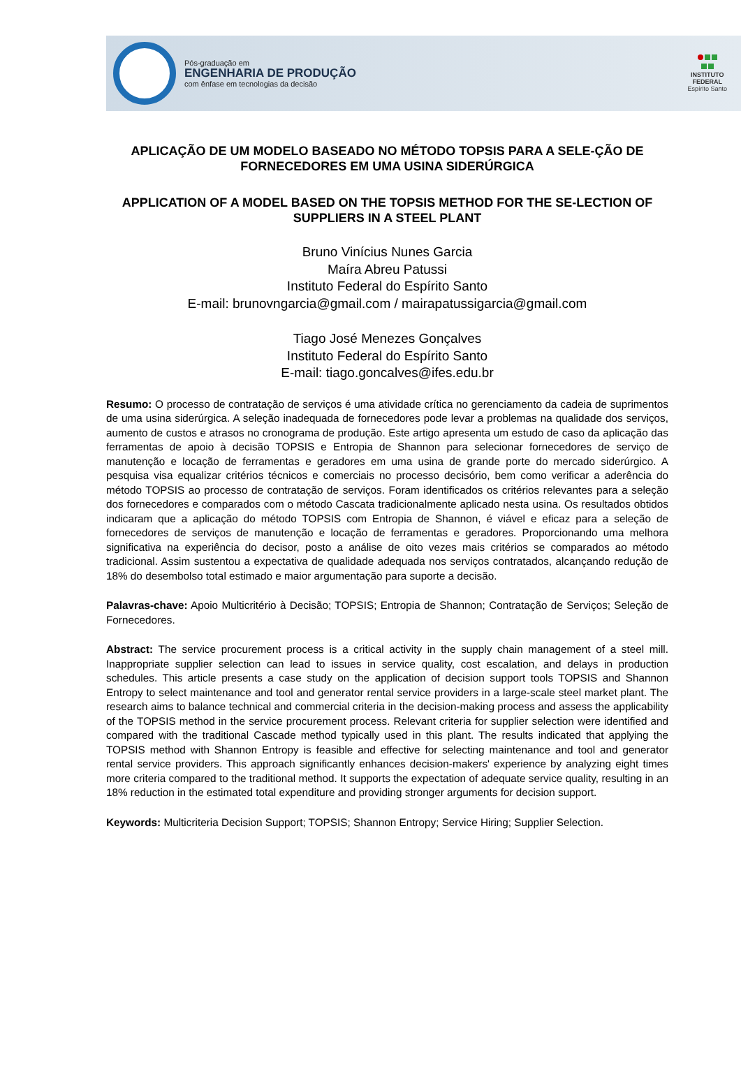Pós-graduação em
ENGENHARIA DE PRODUÇÃO
com ênfase em tecnologias da decisão
INSTITUTO
FEDERAL
Espírito Santo
APLICAÇÃO DE UM MODELO BASEADO NO MÉTODO TOPSIS PARA A SELE-ÇÃO DE FORNECEDORES EM UMA USINA SIDERÚRGICA
APPLICATION OF A MODEL BASED ON THE TOPSIS METHOD FOR THE SE-LECTION OF SUPPLIERS IN A STEEL PLANT
Bruno Vinícius Nunes Garcia
Maíra Abreu Patussi
Instituto Federal do Espírito Santo
E-mail: brunovngarcia@gmail.com / mairapatussigarcia@gmail.com
Tiago José Menezes Gonçalves
Instituto Federal do Espírito Santo
E-mail: tiago.goncalves@ifes.edu.br
Resumo: O processo de contratação de serviços é uma atividade crítica no gerenciamento da cadeia de suprimentos de uma usina siderúrgica. A seleção inadequada de fornecedores pode levar a problemas na qualidade dos serviços, aumento de custos e atrasos no cronograma de produção. Este artigo apresenta um estudo de caso da aplicação das ferramentas de apoio à decisão TOPSIS e Entropia de Shannon para selecionar fornecedores de serviço de manutenção e locação de ferramentas e geradores em uma usina de grande porte do mercado siderúrgico. A pesquisa visa equalizar critérios técnicos e comerciais no processo decisório, bem como verificar a aderência do método TOPSIS ao processo de contratação de serviços. Foram identificados os critérios relevantes para a seleção dos fornecedores e comparados com o método Cascata tradicionalmente aplicado nesta usina. Os resultados obtidos indicaram que a aplicação do método TOPSIS com Entropia de Shannon, é viável e eficaz para a seleção de fornecedores de serviços de manutenção e locação de ferramentas e geradores. Proporcionando uma melhora significativa na experiência do decisor, posto a análise de oito vezes mais critérios se comparados ao método tradicional. Assim sustentou a expectativa de qualidade adequada nos serviços contratados, alcançando redução de 18% do desembolso total estimado e maior argumentação para suporte a decisão.
Palavras-chave: Apoio Multicritério à Decisão; TOPSIS; Entropia de Shannon; Contratação de Serviços; Seleção de Fornecedores.
Abstract: The service procurement process is a critical activity in the supply chain management of a steel mill. Inappropriate supplier selection can lead to issues in service quality, cost escalation, and delays in production schedules. This article presents a case study on the application of decision support tools TOPSIS and Shannon Entropy to select maintenance and tool and generator rental service providers in a large-scale steel market plant. The research aims to balance technical and commercial criteria in the decision-making process and assess the applicability of the TOPSIS method in the service procurement process. Relevant criteria for supplier selection were identified and compared with the traditional Cascade method typically used in this plant. The results indicated that applying the TOPSIS method with Shannon Entropy is feasible and effective for selecting maintenance and tool and generator rental service providers. This approach significantly enhances decision-makers' experience by analyzing eight times more criteria compared to the traditional method. It supports the expectation of adequate service quality, resulting in an 18% reduction in the estimated total expenditure and providing stronger arguments for decision support.
Keywords: Multicriteria Decision Support; TOPSIS; Shannon Entropy; Service Hiring; Supplier Selection.